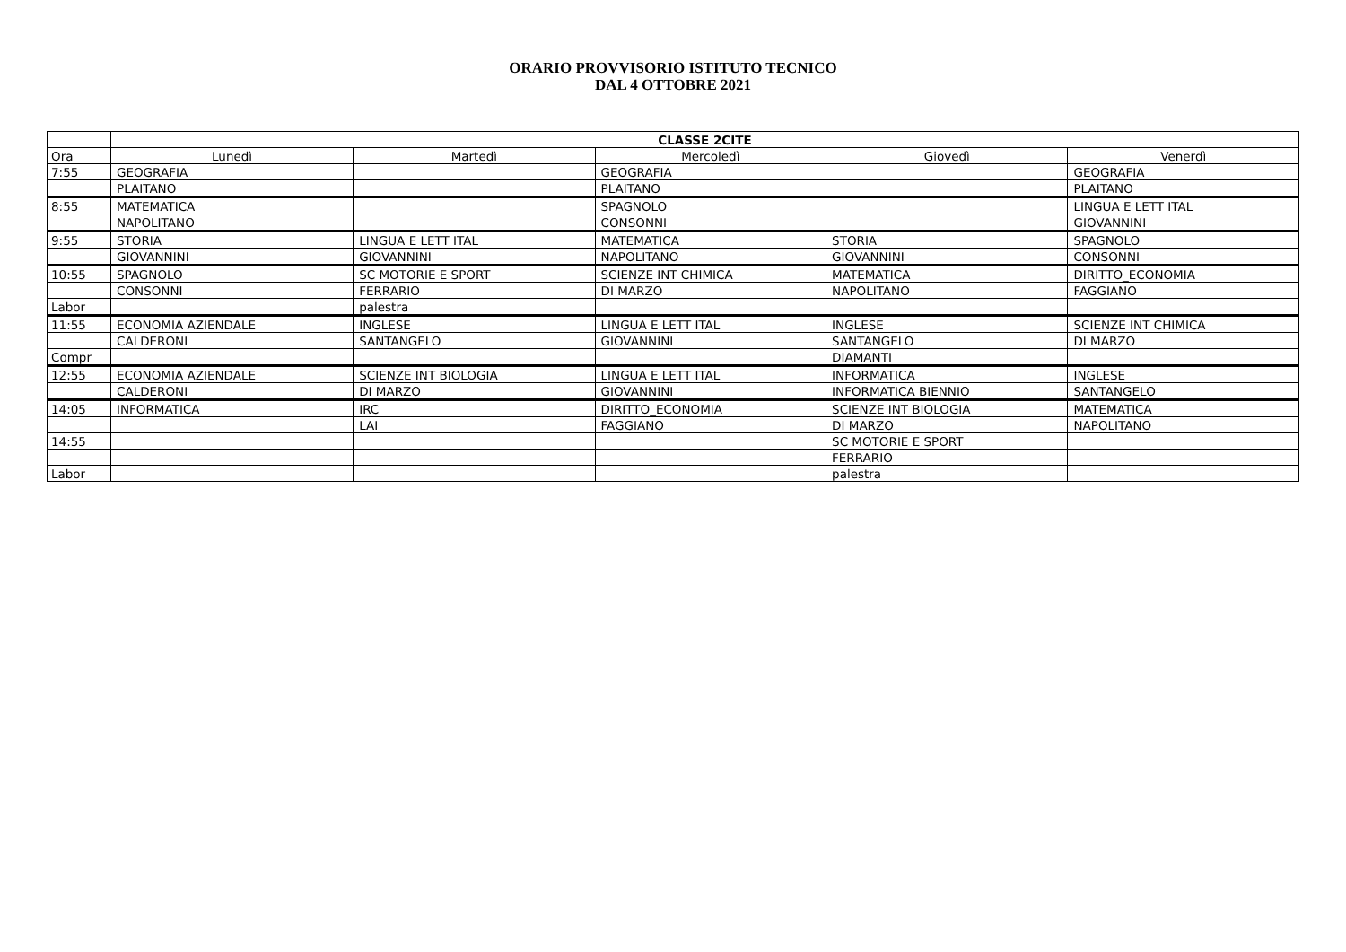ORARIO PROVVISORIO ISTITUTO TECNICO
DAL 4 OTTOBRE 2021
| | CLASSE 2CITE | | | | |
| Ora | Lunedì | Martedì | Mercoledì | Giovedì | Venerdì |
| 7:55 | GEOGRAFIA | | GEOGRAFIA | | GEOGRAFIA |
| | PLAITANO | | PLAITANO | | PLAITANO |
| 8:55 | MATEMATICA | | SPAGNOLO | | LINGUA E LETT ITAL |
| | NAPOLITANO | | CONSONNI | | GIOVANNINI |
| 9:55 | STORIA | LINGUA E LETT ITAL | MATEMATICA | STORIA | SPAGNOLO |
| | GIOVANNINI | GIOVANNINI | NAPOLITANO | GIOVANNINI | CONSONNI |
| 10:55 | SPAGNOLO | SC MOTORIE E SPORT | SCIENZE INT CHIMICA | MATEMATICA | DIRITTO_ECONOMIA |
| | CONSONNI | FERRARIO | DI MARZO | NAPOLITANO | FAGGIANO |
| Labor | | palestra | | | |
| 11:55 | ECONOMIA AZIENDALE | INGLESE | LINGUA E LETT ITAL | INGLESE | SCIENZE INT CHIMICA |
| | CALDERONI | SANTANGELO | GIOVANNINI | SANTANGELO | DI MARZO |
| Compr | | | | DIAMANTI | |
| 12:55 | ECONOMIA AZIENDALE | SCIENZE INT BIOLOGIA | LINGUA E LETT ITAL | INFORMATICA | INGLESE |
| | CALDERONI | DI MARZO | GIOVANNINI | INFORMATICA BIENNIO | SANTANGELO |
| 14:05 | INFORMATICA | IRC | DIRITTO_ECONOMIA | SCIENZE INT BIOLOGIA | MATEMATICA |
| | | LAI | FAGGIANO | DI MARZO | NAPOLITANO |
| 14:55 | | | | SC MOTORIE E SPORT | |
| | | | | FERRARIO | |
| Labor | | | | palestra | |